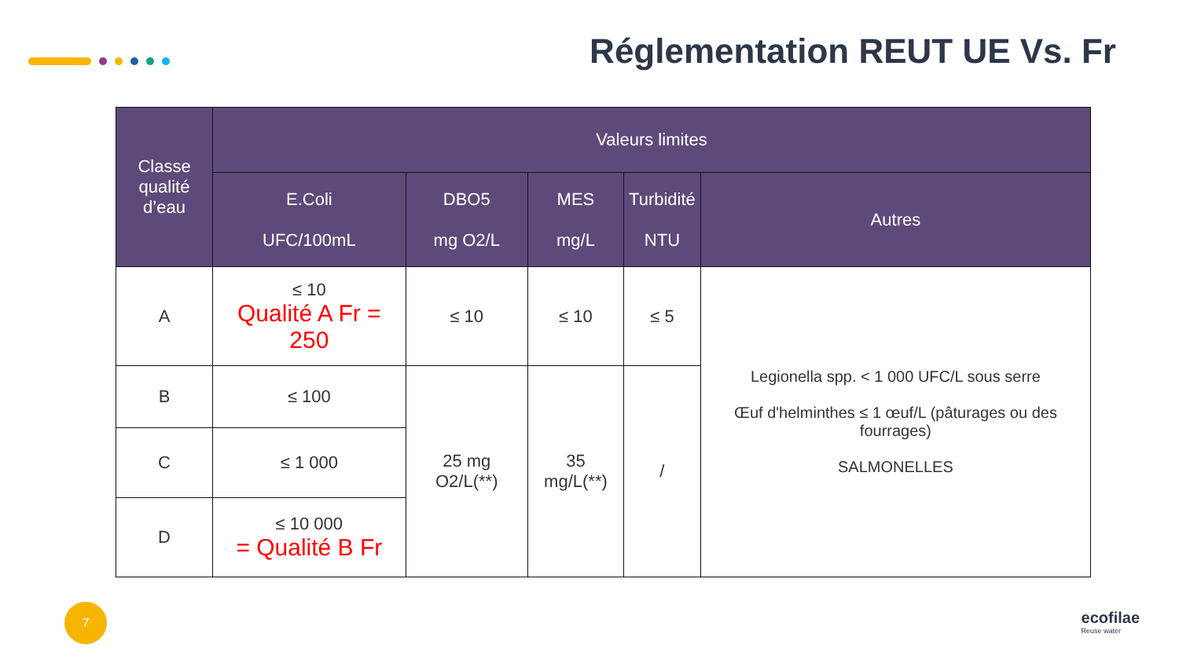Réglementation REUT UE Vs. Fr
| Classe qualité d’eau | Valeurs limites | | | | |
| --- | --- | --- | --- | --- | --- |
| | E.Coli UFC/100mL | DBO5 mg O2/L | MES mg/L | Turbidité NTU | Autres |
| A | ≤ 10 Qualité A Fr = 250 | ≤ 10 | ≤ 10 | ≤ 5 | Legionella spp. < 1 000 UFC/L sous serre Œuf d'helminthes ≤ 1 œuf/L (pâturages ou des fourrages) SALMONELLES |
| B | ≤ 100 | 25 mg O2/L(**) | 35 mg/L(**) | / | |
| C | ≤ 1 000 | | | | |
| D | ≤ 10 000 = Qualité B Fr | | | | |
7 ecofilae
Reuse water